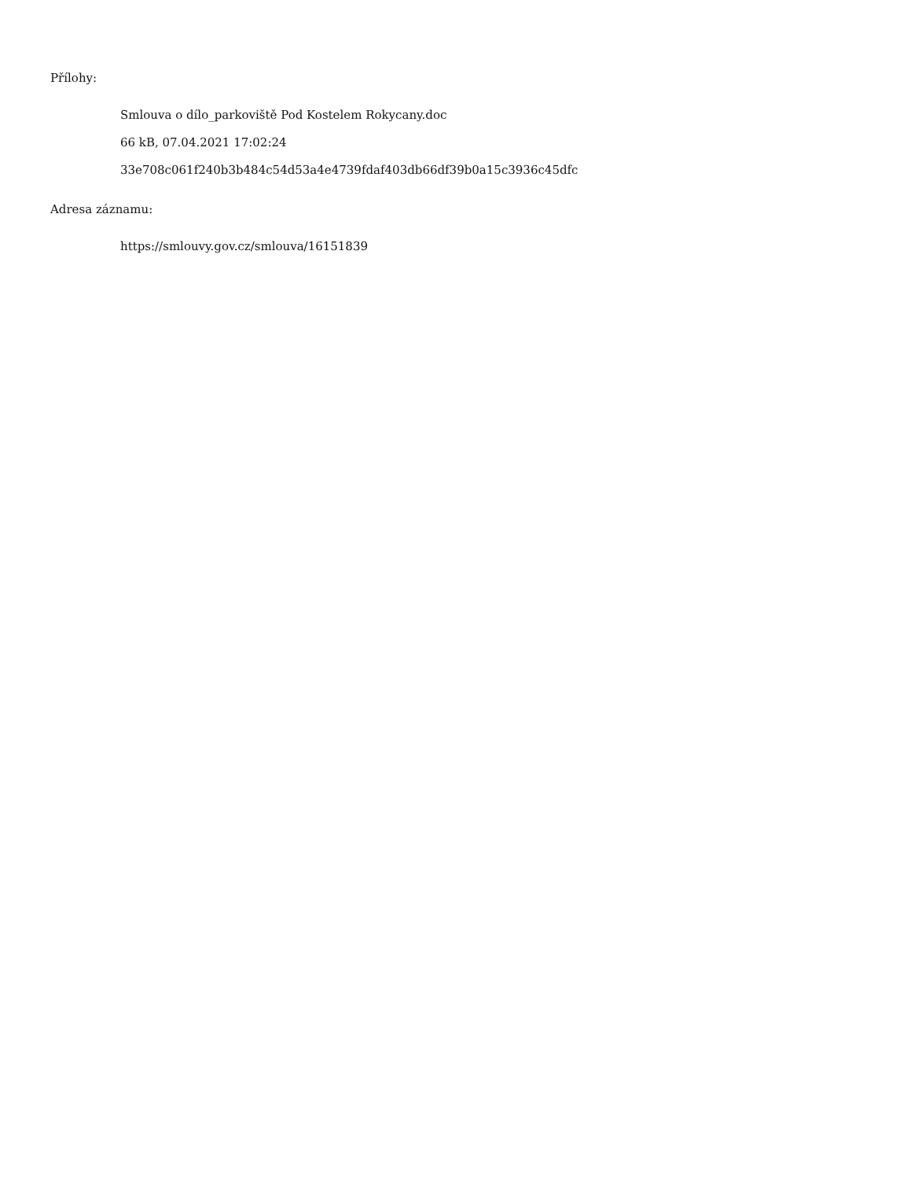Přílohy:
Smlouva o dílo_parkoviště Pod Kostelem Rokycany.doc
66 kB, 07.04.2021 17:02:24
33e708c061f240b3b484c54d53a4e4739fdaf403db66df39b0a15c3936c45dfc
Adresa záznamu:
https://smlouvy.gov.cz/smlouva/16151839